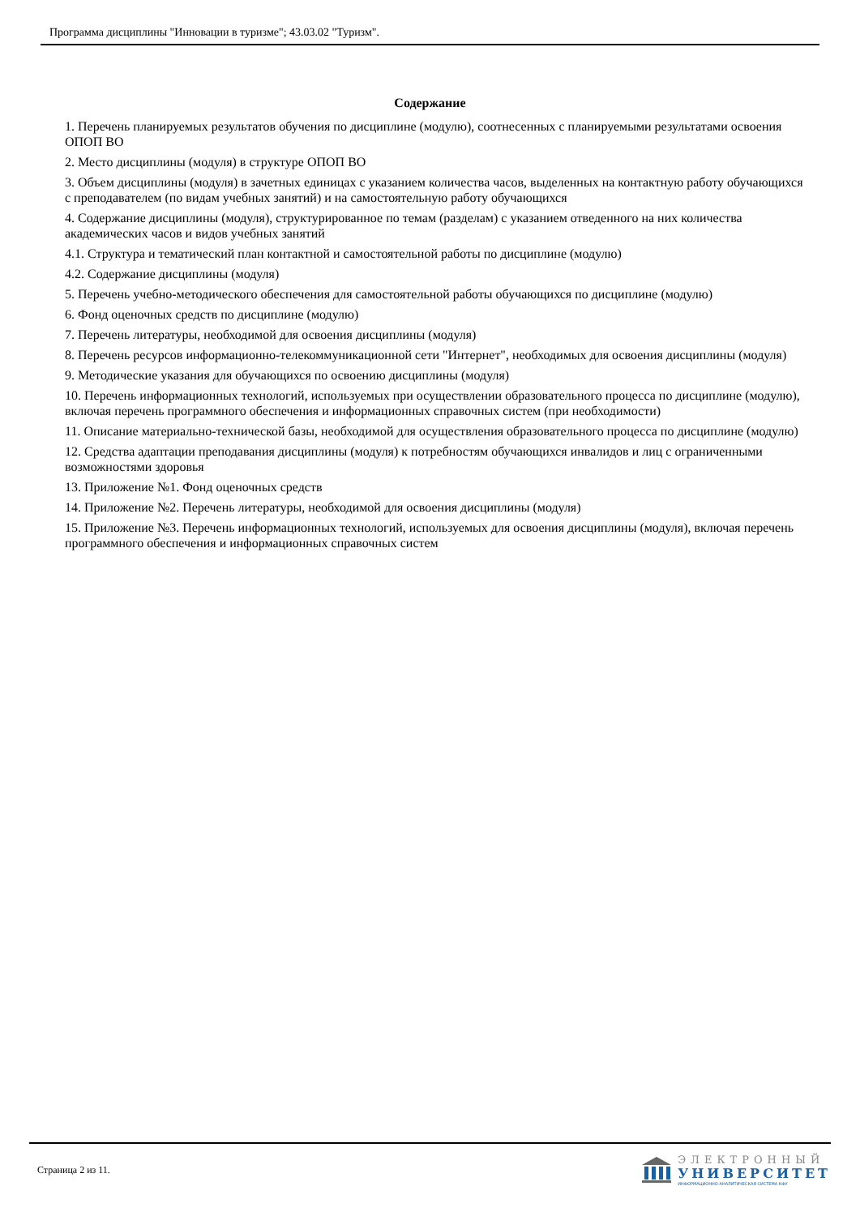Программа дисциплины "Инновации в туризме"; 43.03.02 "Туризм".
Содержание
1. Перечень планируемых результатов обучения по дисциплине (модулю), соотнесенных с планируемыми результатами освоения ОПОП ВО
2. Место дисциплины (модуля) в структуре ОПОП ВО
3. Объем дисциплины (модуля) в зачетных единицах с указанием количества часов, выделенных на контактную работу обучающихся с преподавателем (по видам учебных занятий) и на самостоятельную работу обучающихся
4. Содержание дисциплины (модуля), структурированное по темам (разделам) с указанием отведенного на них количества академических часов и видов учебных занятий
4.1. Структура и тематический план контактной и самостоятельной работы по дисциплине (модулю)
4.2. Содержание дисциплины (модуля)
5. Перечень учебно-методического обеспечения для самостоятельной работы обучающихся по дисциплине (модулю)
6. Фонд оценочных средств по дисциплине (модулю)
7. Перечень литературы, необходимой для освоения дисциплины (модуля)
8. Перечень ресурсов информационно-телекоммуникационной сети "Интернет", необходимых для освоения дисциплины (модуля)
9. Методические указания для обучающихся по освоению дисциплины (модуля)
10. Перечень информационных технологий, используемых при осуществлении образовательного процесса по дисциплине (модулю), включая перечень программного обеспечения и информационных справочных систем (при необходимости)
11. Описание материально-технической базы, необходимой для осуществления образовательного процесса по дисциплине (модулю)
12. Средства адаптации преподавания дисциплины (модуля) к потребностям обучающихся инвалидов и лиц с ограниченными возможностями здоровья
13. Приложение №1. Фонд оценочных средств
14. Приложение №2. Перечень литературы, необходимой для освоения дисциплины (модуля)
15. Приложение №3. Перечень информационных технологий, используемых для освоения дисциплины (модуля), включая перечень программного обеспечения и информационных справочных систем
Страница 2 из 11.
ЭЛЕКТРОННЫЙ
УНИВЕРСИТЕТ
ИНФОРМАЦИОННО-АНАЛИТИЧЕСКАЯ СИСТЕМА КФУ